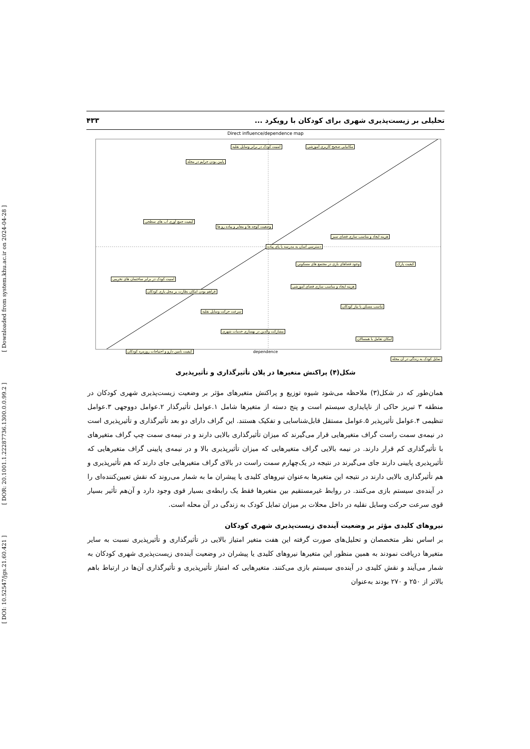[ DOI: 10.52547/jgs.21.60.421 ] [ DOR: 20.1001.1.22287736.1300.0.0.99.2 ] [ Downloaded from system.khu.ac.ir on 2024-04-28 ]
تحلیلی بر زیست‌پذیری شهری برای کودکان با رویکرد ... ۴۳۳
Direct influence/dependence map
مکانیابی صحیح کاربری آموزشی
امنیت کودک در برابر وسایل نقلیه
پایین بودن جرایم در محله
کیفیت جمع آوری آب های سطحی
وضعیت کوچه ها و معابر و پیاده رو ها
هزینه ایجاد و مناسب سازی فضای سبز
دسترسی آسان به مدرسه با پای پیاده
کیفیت پارک
وجود فضاهای بازی در مجتمع های مسکونی
امنیت کودک در برابر ساختمان های تخریبی
هزینه ایجاد و مناسب سازی فضای آموزشی
فراهم بودن امکان نظارت بر محل بازی کودکان
تناسب مسکن با نیاز کودکان
سرعت حرکت وسایل نقلیه
مشارکت والدین در بهسازی خدمات شهری
امکان تعامل با همسالان
کیفیت تامین دارو و احتیاجات روزمره کودکان
تمایل کودک به زندگی در آن محله
dependence
شکل(۴) پراکنش متغیرها در پلان تأثیرگذاری و تأثیرپذیری
همان‌طور که در شکل(۳) ملاحظه می‌شود شیوه توزیع و پراکنش متغیرهای مؤثر بر وضعیت زیست‌پذیری شهری کودکان در منطقه ۳ تبریز حاکی از ناپایداری سیستم است و پنج دسته از متغیرها شامل ۱.عوامل تأثیرگذار ۲.عوامل دووجهی ۳.عوامل تنظیمی ۴.عوامل تأثیرپذیر ۵.عوامل مستقل قابل‌شناسایی و تفکیک هستند. این گراف دارای دو بعد تأثیرگذاری و تأثیرپذیری است در نیمه‌ی سمت راست گراف متغیرهایی قرار می‌گیرند که میزان تأثیرگذاری بالایی دارند و در نیمه‌ی سمت چپ گراف متغیرهای با تأثیرگذاری کم قرار دارند. در نیمه بالایی گراف متغیرهایی که میزان تأثیرپذیری بالا و در نیمه‌ی پایینی گراف متغیرهایی که تأثیرپذیری پایینی دارند جای می‌گیرند در نتیجه در یک‌چهارم سمت راست در بالای گراف متغیرهایی جای دارند که هم تأثیرپذیری و هم تأثیرگذاری بالایی دارند در نتیجه این متغیرها به‌عنوان نیروهای کلیدی یا پیشران ما به شمار می‌روند که نقش تعیین‌کننده‌ای را در آینده‌ی سیستم بازی می‌کنند. در روابط غیرمستقیم بین متغیرها فقط یک رابطه‌ی بسیار قوی وجود دارد و آن‌هم تأثیر بسیار قوی سرعت حرکت وسایل نقلیه در داخل محلات بر میزان تمایل کودک به زندگی در آن محله است.
نیروهای کلیدی مؤثر بر وضعیت آینده‌ی زیست‌پذیری شهری کودکان
بر اساس نظر متخصصان و تحلیل‌های صورت گرفته این هفت متغیر امتیاز بالایی در تأثیرگذاری و تأثیرپذیری نسبت به سایر متغیرها دریافت نمودند به همین منظور این متغیرها نیروهای کلیدی یا پیشران در وضعیت آینده‌ی زیست‌پذیری شهری کودکان به شمار می‌آیند و نقش کلیدی در آینده‌ی سیستم بازی می‌کنند. متغیرهایی که امتیاز تأثیرپذیری و تأثیرگذاری آن‌ها در ارتباط باهم بالاتر از ۲۵۰ و ۲۷۰ بودند به‌عنوان